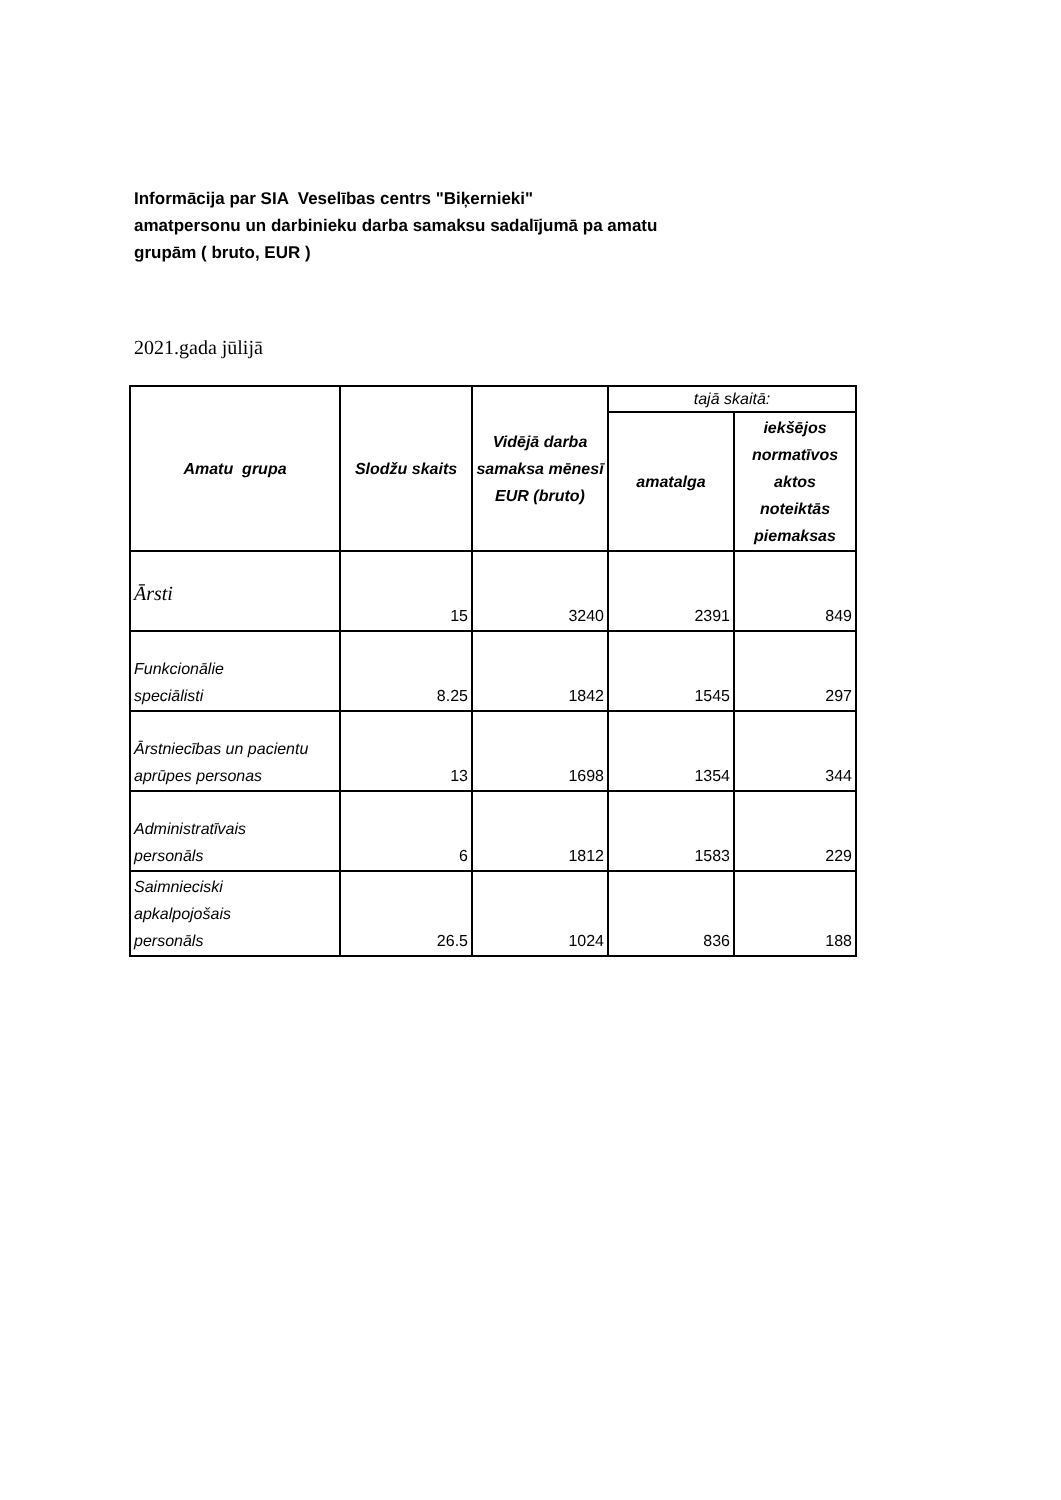Informācija par SIA Veselības centrs "Biķernieki"
amatpersonu un darbinieku darba samaksu sadalījumā pa amatu
grupām ( bruto, EUR )
2021.gada jūlijā
| Amatu grupa | Slodžu skaits | Vidējā darba samaksa mēnesī EUR (bruto) | tajā skaitā: | |
| --- | --- | --- | --- | --- |
| | | | amatalga | iekšējos normatīvos aktos noteiktās piemaksas |
| Ārsti | 15 | 3240 | 2391 | 849 |
| Funkcionālie speciālisti | 8.25 | 1842 | 1545 | 297 |
| Ārstniecības un pacientu aprūpes personas | 13 | 1698 | 1354 | 344 |
| Administratīvais personāls | 6 | 1812 | 1583 | 229 |
| Saimnieciski apkalpojošais personāls | 26.5 | 1024 | 836 | 188 |